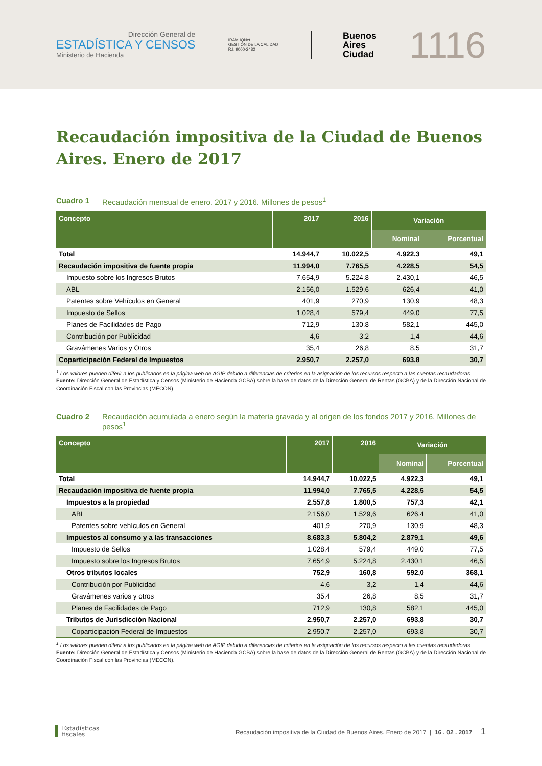Dirección General de
ESTADÍSTICA Y CENSOS
Ministerio de Hacienda
IRAM IQNet
GESTIÓN DE LA CALIDAD
R.I. 9000-2482
Buenos
Aires
Ciudad
1116
Recaudación impositiva de la Ciudad de Buenos Aires. Enero de 2017
Cuadro 1 Recaudación mensual de enero. 2017 y 2016. Millones de pesos<sup>1</sup>
| Concepto | 2017 | 2016 | Variación | |
| --- | --- | --- | --- | --- |
| | | | Nominal | Porcentual |
| Total | 14.944,7 | 10.022,5 | 4.922,3 | 49,1 |
| Recaudación impositiva de fuente propia | 11.994,0 | 7.765,5 | 4.228,5 | 54,5 |
| Impuesto sobre los Ingresos Brutos | 7.654,9 | 5.224,8 | 2.430,1 | 46,5 |
| ABL | 2.156,0 | 1.529,6 | 626,4 | 41,0 |
| Patentes sobre Vehículos en General | 401,9 | 270,9 | 130,9 | 48,3 |
| Impuesto de Sellos | 1.028,4 | 579,4 | 449,0 | 77,5 |
| Planes de Facilidades de Pago | 712,9 | 130,8 | 582,1 | 445,0 |
| Contribución por Publicidad | 4,6 | 3,2 | 1,4 | 44,6 |
| Gravámenes Varios y Otros | 35,4 | 26,8 | 8,5 | 31,7 |
| Coparticipación Federal de Impuestos | 2.950,7 | 2.257,0 | 693,8 | 30,7 |
<sup>1</sup> Los valores pueden diferir a los publicados en la página web de AGIP debido a diferencias de criterios en la asignación de los recursos respecto a las cuentas recaudadoras.
Fuente: Dirección General de Estadística y Censos (Ministerio de Hacienda GCBA) sobre la base de datos de la Dirección General de Rentas (GCBA) y de la Dirección Nacional de Coordinación Fiscal con las Provincias (MECON).
Cuadro 2 Recaudación acumulada a enero según la materia gravada y al origen de los fondos 2017 y 2016. Millones de pesos<sup>1</sup>
| Concepto | 2017 | 2016 | Variación | |
| --- | --- | --- | --- | --- |
| | | | Nominal | Porcentual |
| Total | 14.944,7 | 10.022,5 | 4.922,3 | 49,1 |
| Recaudación impositiva de fuente propia | 11.994,0 | 7.765,5 | 4.228,5 | 54,5 |
| Impuestos a la propiedad | 2.557,8 | 1.800,5 | 757,3 | 42,1 |
| ABL | 2.156,0 | 1.529,6 | 626,4 | 41,0 |
| Patentes sobre vehículos en General | 401,9 | 270,9 | 130,9 | 48,3 |
| Impuestos al consumo y a las transacciones | 8.683,3 | 5.804,2 | 2.879,1 | 49,6 |
| Impuesto de Sellos | 1.028,4 | 579,4 | 449,0 | 77,5 |
| Impuesto sobre los Ingresos Brutos | 7.654,9 | 5.224,8 | 2.430,1 | 46,5 |
| Otros tributos locales | 752,9 | 160,8 | 592,0 | 368,1 |
| Contribución por Publicidad | 4,6 | 3,2 | 1,4 | 44,6 |
| Gravámenes varios y otros | 35,4 | 26,8 | 8,5 | 31,7 |
| Planes de Facilidades de Pago | 712,9 | 130,8 | 582,1 | 445,0 |
| Tributos de Jurisdicción Nacional | 2.950,7 | 2.257,0 | 693,8 | 30,7 |
| Coparticipación Federal de Impuestos | 2.950,7 | 2.257,0 | 693,8 | 30,7 |
<sup>1</sup> Los valores pueden diferir a los publicados en la página web de AGIP debido a diferencias de criterios en la asignación de los recursos respecto a las cuentas recaudadoras.
Fuente: Dirección General de Estadística y Censos (Ministerio de Hacienda GCBA) sobre la base de datos de la Dirección General de Rentas (GCBA) y de la Dirección Nacional de Coordinación Fiscal con las Provincias (MECON).
Estadísticas
fiscales
Recaudación impositiva de la Ciudad de Buenos Aires. Enero de 2017 | 16 . 02 . 2017 1